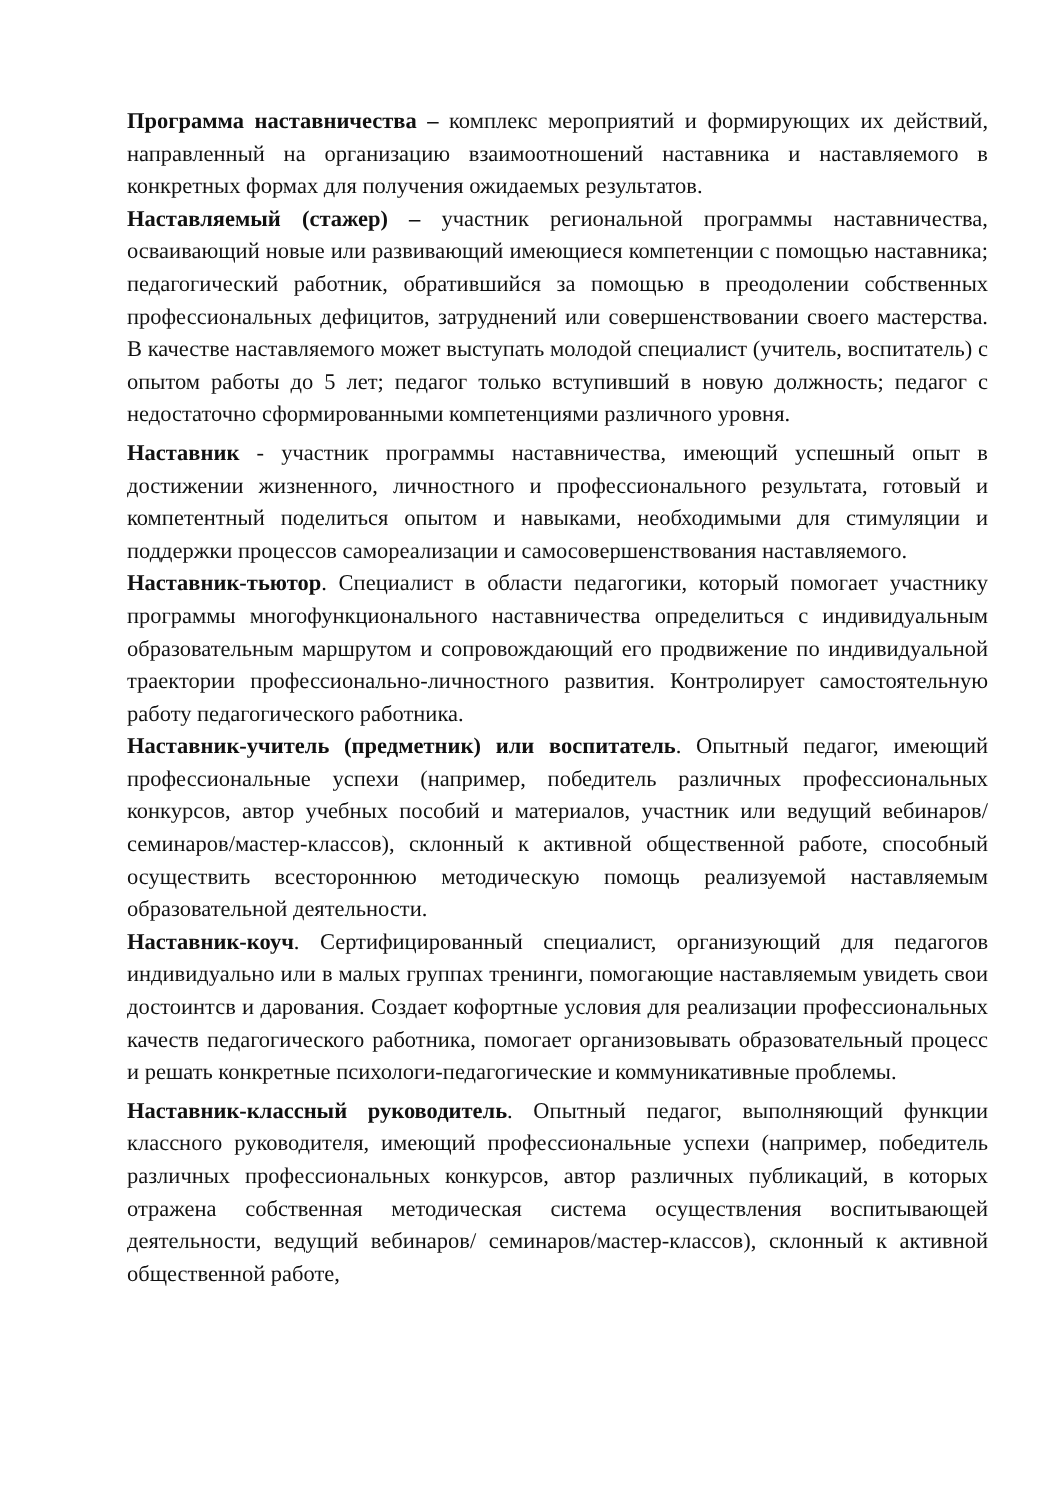Программа наставничества – комплекс мероприятий и формирующих их действий, направленный на организацию взаимоотношений наставника и наставляемого в конкретных формах для получения ожидаемых результатов.
Наставляемый (стажер) – участник региональной программы наставничества, осваивающий новые или развивающий имеющиеся компетенции с помощью наставника; педагогический работник, обратившийся за помощью в преодолении собственных профессиональных дефицитов, затруднений или совершенствовании своего мастерства. В качестве наставляемого может выступать молодой специалист (учитель, воспитатель) с опытом работы до 5 лет; педагог только вступивший в новую должность; педагог с недостаточно сформированными компетенциями различного уровня.
Наставник - участник программы наставничества, имеющий успешный опыт в достижении жизненного, личностного и профессионального результата, готовый и компетентный поделиться опытом и навыками, необходимыми для стимуляции и поддержки процессов самореализации и самосовершенствования наставляемого.
Наставник-тьютор. Специалист в области педагогики, который помогает участнику программы многофункционального наставничества определиться с индивидуальным образовательным маршрутом и сопровождающий его продвижение по индивидуальной траектории профессионально-личностного развития. Контролирует самостоятельную работу педагогического работника.
Наставник-учитель (предметник) или воспитатель. Опытный педагог, имеющий профессиональные успехи (например, победитель различных профессиональных конкурсов, автор учебных пособий и материалов, участник или ведущий вебинаров/семинаров/мастер-классов), склонный к активной общественной работе, способный осуществить всестороннюю методическую помощь реализуемой наставляемым образовательной деятельности.
Наставник-коуч. Сертифицированный специалист, организующий для педагогов индивидуально или в малых группах тренинги, помогающие наставляемым увидеть свои достоинтсв и дарования. Создает кофортные условия для реализации профессиональных качеств педагогического работника, помогает организовывать образовательный процесс и решать конкретные психологи-педагогические и коммуникативные проблемы.
Наставник-классный руководитель. Опытный педагог, выполняющий функции классного руководителя, имеющий профессиональные успехи (например, победитель различных профессиональных конкурсов, автор различных публикаций, в которых отражена собственная методическая система осуществления воспитывающей деятельности, ведущий вебинаров/ семинаров/мастер-классов), склонный к активной общественной работе,